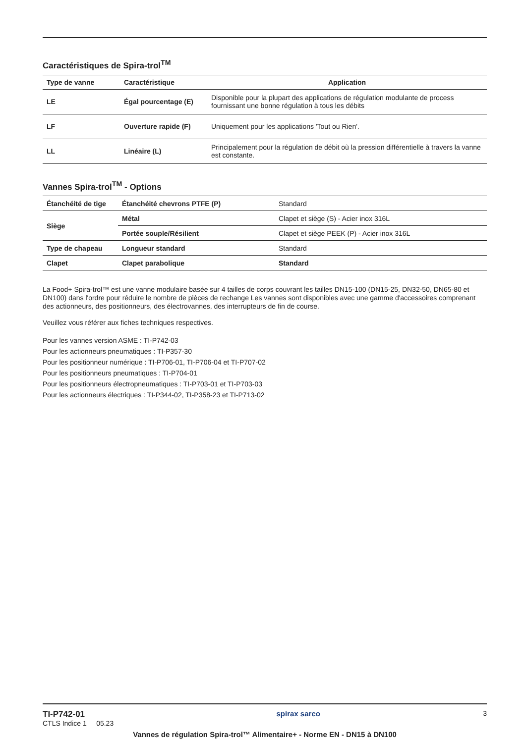Caractéristiques de Spira-trol<sup>TM</sup>
| Type de vanne | Caractéristique | Application |
| --- | --- | --- |
| LE | Égal pourcentage (E) | Disponible pour la plupart des applications de régulation modulante de process fournissant une bonne régulation à tous les débits |
| LF | Ouverture rapide (F) | Uniquement pour les applications 'Tout ou Rien'. |
| LL | Linéaire (L) | Principalement pour la régulation de débit où la pression différentielle à travers la vanne est constante. |
Vannes Spira-trol<sup>TM</sup> - Options
| Étanchéité de tige | Étanchéité chevrons PTFE (P) | Standard |
| Siège | Métal | Clapet et siège (S) - Acier inox 316L |
| | Portée souple/Résilient | Clapet et siège PEEK (P) - Acier inox 316L |
| Type de chapeau | Longueur standard | Standard |
| Clapet | Clapet parabolique | Standard |
La Food+ Spira-trol™ est une vanne modulaire basée sur 4 tailles de corps couvrant les tailles DN15-100 (DN15-25, DN32-50, DN65-80 et DN100) dans l'ordre pour réduire le nombre de pièces de rechange Les vannes sont disponibles avec une gamme d'accessoires comprenant des actionneurs, des positionneurs, des électrovannes, des interrupteurs de fin de course.
Veuillez vous référer aux fiches techniques respectives.
Pour les vannes version ASME : TI-P742-03
Pour les actionneurs pneumatiques : TI-P357-30
Pour les positionneur numérique : TI-P706-01, TI-P706-04 et TI-P707-02
Pour les positionneurs pneumatiques : TI-P704-01
Pour les positionneurs électropneumatiques : TI-P703-01 et TI-P703-03
Pour les actionneurs électriques : TI-P344-02, TI-P358-23 et TI-P713-02
TI-P742-01
CTLS Indice 1 05.23
spirax sarco 3
Vannes de régulation Spira-trol™ Alimentaire+ - Norme EN - DN15 à DN100